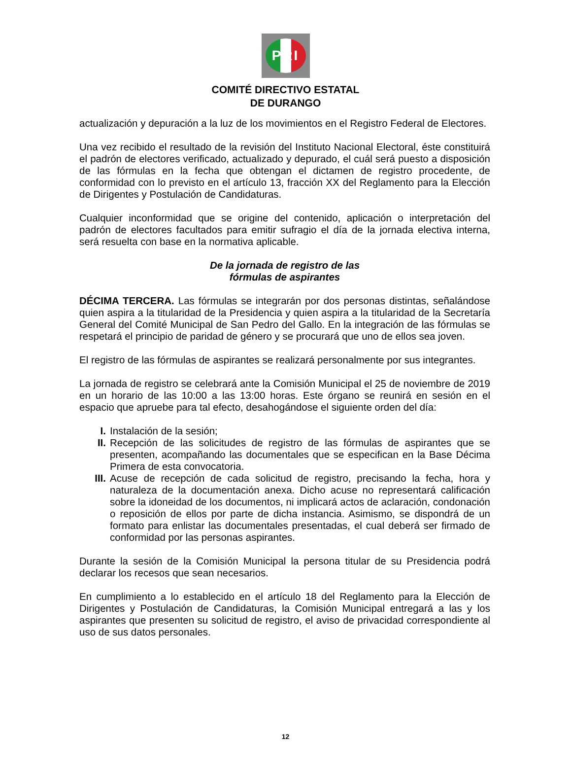PRI
COMITÉ DIRECTIVO ESTATAL
DE DURANGO
actualización y depuración a la luz de los movimientos en el Registro Federal de Electores.
Una vez recibido el resultado de la revisión del Instituto Nacional Electoral, éste constituirá el padrón de electores verificado, actualizado y depurado, el cuál será puesto a disposición de las fórmulas en la fecha que obtengan el dictamen de registro procedente, de conformidad con lo previsto en el artículo 13, fracción XX del Reglamento para la Elección de Dirigentes y Postulación de Candidaturas.
Cualquier inconformidad que se origine del contenido, aplicación o interpretación del padrón de electores facultados para emitir sufragio el día de la jornada electiva interna, será resuelta con base en la normativa aplicable.
De la jornada de registro de las
fórmulas de aspirantes
DÉCIMA TERCERA. Las fórmulas se integrarán por dos personas distintas, señalándose quien aspira a la titularidad de la Presidencia y quien aspira a la titularidad de la Secretaría General del Comité Municipal de San Pedro del Gallo. En la integración de las fórmulas se respetará el principio de paridad de género y se procurará que uno de ellos sea joven.
El registro de las fórmulas de aspirantes se realizará personalmente por sus integrantes.
La jornada de registro se celebrará ante la Comisión Municipal el 25 de noviembre de 2019 en un horario de las 10:00 a las 13:00 horas. Este órgano se reunirá en sesión en el espacio que apruebe para tal efecto, desahogándose el siguiente orden del día:
I. Instalación de la sesión;
II. Recepción de las solicitudes de registro de las fórmulas de aspirantes que se presenten, acompañando las documentales que se especifican en la Base Décima Primera de esta convocatoria.
III. Acuse de recepción de cada solicitud de registro, precisando la fecha, hora y naturaleza de la documentación anexa. Dicho acuse no representará calificación sobre la idoneidad de los documentos, ni implicará actos de aclaración, condonación o reposición de ellos por parte de dicha instancia. Asimismo, se dispondrá de un formato para enlistar las documentales presentadas, el cual deberá ser firmado de conformidad por las personas aspirantes.
Durante la sesión de la Comisión Municipal la persona titular de su Presidencia podrá declarar los recesos que sean necesarios.
En cumplimiento a lo establecido en el artículo 18 del Reglamento para la Elección de Dirigentes y Postulación de Candidaturas, la Comisión Municipal entregará a las y los aspirantes que presenten su solicitud de registro, el aviso de privacidad correspondiente al uso de sus datos personales.
12